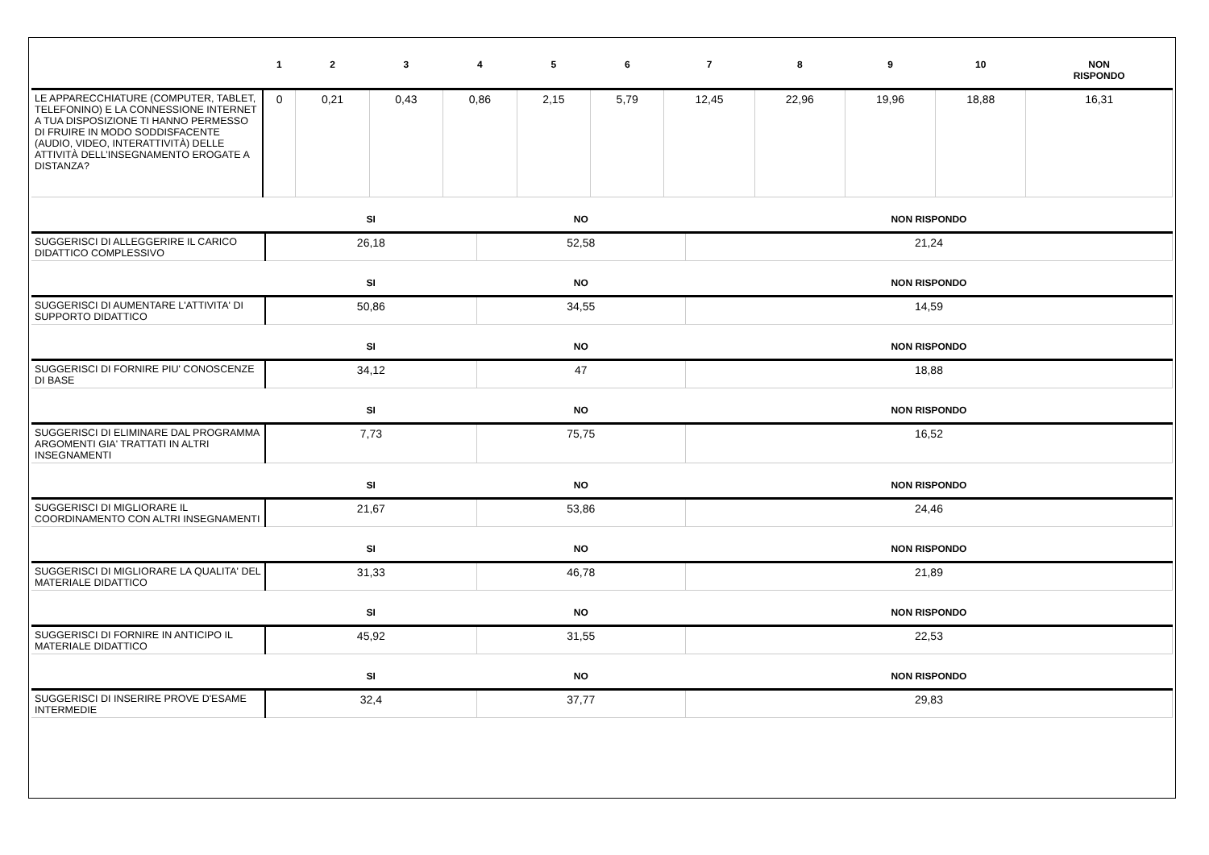| | 1 | 2 | 3 | 4 | 5 | 6 | 7 | 8 | 9 | 10 | NON RISPONDO |
| --- | --- | --- | --- | --- | --- | --- | --- | --- | --- | --- | --- |
| LE APPARECCHIATURE (COMPUTER, TABLET, TELEFONINO) E LA CONNESSIONE INTERNET A TUA DISPOSIZIONE TI HANNO PERMESSO DI FRUIRE IN MODO SODDISFACENTE (AUDIO, VIDEO, INTERATTIVITÀ) DELLE ATTIVITÀ DELL’INSEGNAMENTO EROGATE A DISTANZA? | 0 | 0,21 | 0,43 | 0,86 | 2,15 | 5,79 | 12,45 | 22,96 | 19,96 | 18,88 | 16,31 |
| | SI | NO | NON RISPONDO |
| --- | --- | --- | --- |
| SUGGERISCI DI ALLEGGERIRE IL CARICO DIDATTICO COMPLESSIVO | 26,18 | 52,58 | 21,24 |
| | SI | NO | NON RISPONDO |
| SUGGERISCI DI AUMENTARE L'ATTIVITA' DI SUPPORTO DIDATTICO | 50,86 | 34,55 | 14,59 |
| | SI | NO | NON RISPONDO |
| SUGGERISCI DI FORNIRE PIU' CONOSCENZE DI BASE | 34,12 | 47 | 18,88 |
| | SI | NO | NON RISPONDO |
| SUGGERISCI DI ELIMINARE DAL PROGRAMMA ARGOMENTI GIA' TRATTATI IN ALTRI INSEGNAMENTI | 7,73 | 75,75 | 16,52 |
| | SI | NO | NON RISPONDO |
| SUGGERISCI DI MIGLIORARE IL COORDINAMENTO CON ALTRI INSEGNAMENTI | 21,67 | 53,86 | 24,46 |
| | SI | NO | NON RISPONDO |
| SUGGERISCI DI MIGLIORARE LA QUALITA' DEL MATERIALE DIDATTICO | 31,33 | 46,78 | 21,89 |
| | SI | NO | NON RISPONDO |
| SUGGERISCI DI FORNIRE IN ANTICIPO IL MATERIALE DIDATTICO | 45,92 | 31,55 | 22,53 |
| | SI | NO | NON RISPONDO |
| SUGGERISCI DI INSERIRE PROVE D'ESAME INTERMEDIE | 32,4 | 37,77 | 29,83 |